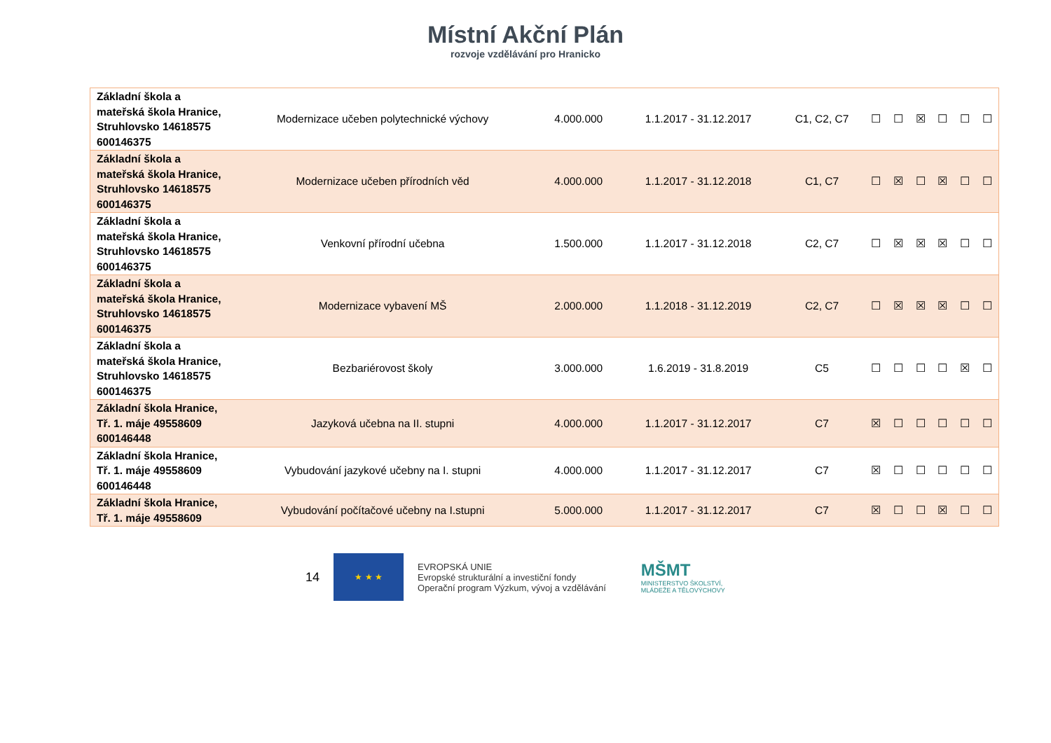Místní Akční Plán
rozvoje vzdělávání pro Hranicko
| Základní škola a mateřská škola Hranice, Struhlovsko 14618575 600146375 | Modernizace učeben polytechnické výchovy | 4.000.000 | 1.1.2017 - 31.12.2017 | C1, C2, C7 | ☐ | ☐ | ☒ | ☐ | ☐ | ☐ |
| Základní škola a mateřská škola Hranice, Struhlovsko 14618575 600146375 | Modernizace učeben přírodních věd | 4.000.000 | 1.1.2017 - 31.12.2018 | C1, C7 | ☐ | ☒ | ☐ | ☒ | ☐ | ☐ |
| Základní škola a mateřská škola Hranice, Struhlovsko 14618575 600146375 | Venkovní přírodní učebna | 1.500.000 | 1.1.2017 - 31.12.2018 | C2, C7 | ☐ | ☒ | ☒ | ☒ | ☐ | ☐ |
| Základní škola a mateřská škola Hranice, Struhlovsko 14618575 600146375 | Modernizace vybavení MŠ | 2.000.000 | 1.1.2018 - 31.12.2019 | C2, C7 | ☐ | ☒ | ☒ | ☒ | ☐ | ☐ |
| Základní škola a mateřská škola Hranice, Struhlovsko 14618575 600146375 | Bezbariérovost školy | 3.000.000 | 1.6.2019 - 31.8.2019 | C5 | ☐ | ☐ | ☐ | ☐ | ☒ | ☐ |
| Základní škola Hranice, Tř. 1. máje 49558609 600146448 | Jazyková učebna na II. stupni | 4.000.000 | 1.1.2017 - 31.12.2017 | C7 | ☒ | ☐ | ☐ | ☐ | ☐ | ☐ |
| Základní škola Hranice, Tř. 1. máje 49558609 600146448 | Vybudování jazykové učebny na I. stupni | 4.000.000 | 1.1.2017 - 31.12.2017 | C7 | ☒ | ☐ | ☐ | ☐ | ☐ | ☐ |
| Základní škola Hranice, Tř. 1. máje 49558609 | Vybudování počítačové učebny na I.stupni | 5.000.000 | 1.1.2017 - 31.12.2017 | C7 | ☒ | ☐ | ☐ | ☒ | ☐ | ☐ |
14
★ ★ ★
EVROPSKÁ UNIE
Evropské strukturální a investiční fondy
Operační program Výzkum, vývoj a vzdělávání
MŠMT
MINISTERSTVO ŠKOLSTVÍ,
MLÁDEŽE A TĚLOVÝCHOVY